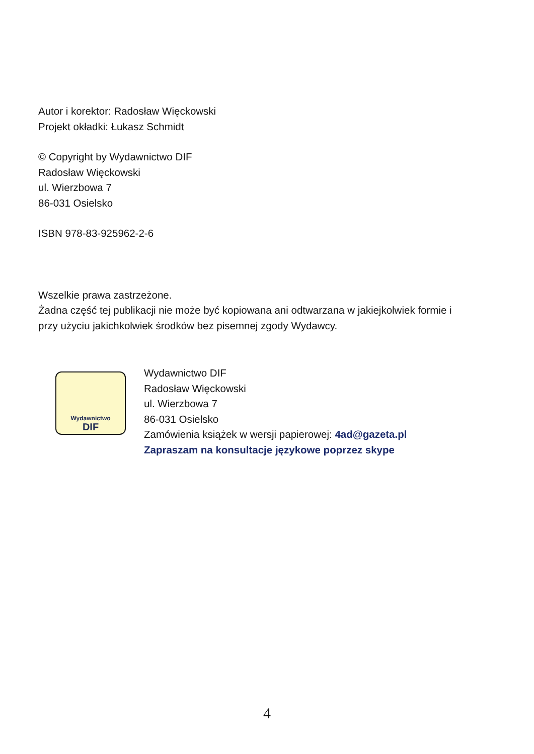Autor i korektor: Radosław Więckowski
Projekt okładki: Łukasz Schmidt
© Copyright by Wydawnictwo DIF
Radosław Więckowski
ul. Wierzbowa 7
86-031 Osielsko
ISBN 978-83-925962-2-6
Wszelkie prawa zastrzeżone.
Żadna część tej publikacji nie może być kopiowana ani odtwarzana w jakiejkolwiek formie i
przy użyciu jakichkolwiek środków bez pisemnej zgody Wydawcy.
Wydawnictwo
DIF
Wydawnictwo DIF
Radosław Więckowski
ul. Wierzbowa 7
86-031 Osielsko
Zamówienia książek w wersji papierowej: 4ad@gazeta.pl
Zapraszam na konsultacje językowe poprzez skype
4